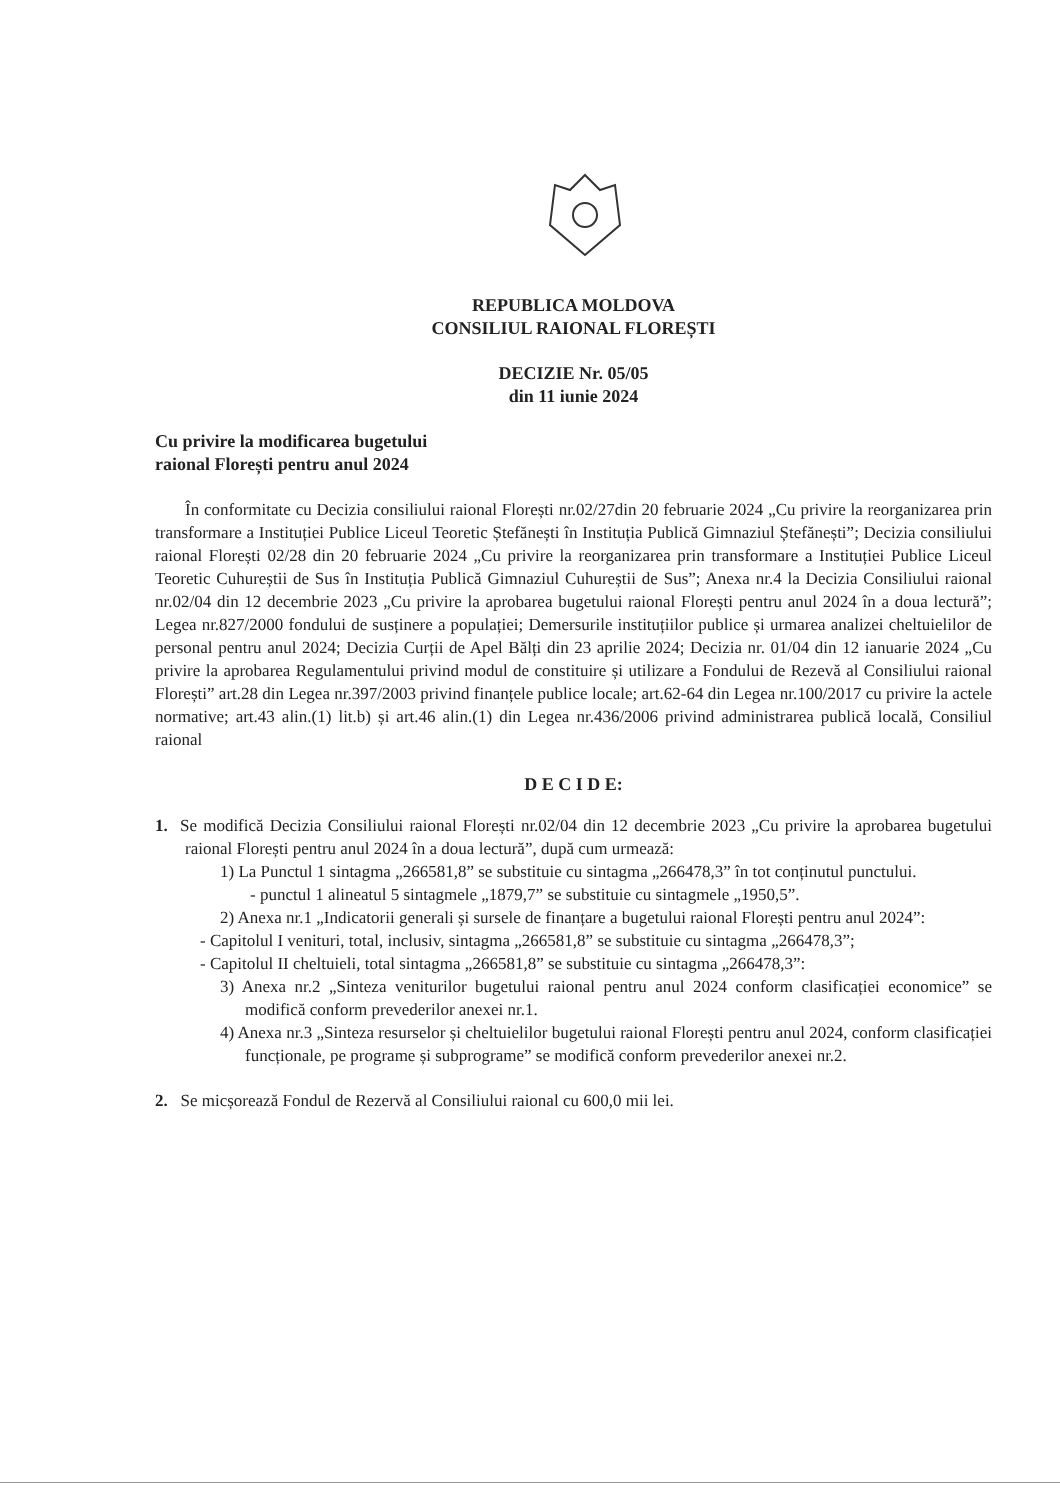REPUBLICA MOLDOVA
CONSILIUL RAIONAL FLOREȘTI
DECIZIE Nr. 05/05
din 11 iunie 2024
Cu privire la modificarea bugetului
raional Florești pentru anul 2024
În conformitate cu Decizia consiliului raional Florești nr.02/27din 20 februarie 2024 „Cu privire la reorganizarea prin transformare a Instituției Publice Liceul Teoretic Ștefănești în Instituția Publică Gimnaziul Ștefănești”; Decizia consiliului raional Florești 02/28 din 20 februarie 2024 „Cu privire la reorganizarea prin transformare a Instituției Publice Liceul Teoretic Cuhureștii de Sus în Instituția Publică Gimnaziul Cuhureștii de Sus”; Anexa nr.4 la Decizia Consiliului raional nr.02/04 din 12 decembrie 2023 „Cu privire la aprobarea bugetului raional Florești pentru anul 2024 în a doua lectură”; Legea nr.827/2000 fondului de susținere a populației; Demersurile instituțiilor publice și urmarea analizei cheltuielilor de personal pentru anul 2024; Decizia Curții de Apel Bălți din 23 aprilie 2024; Decizia nr. 01/04 din 12 ianuarie 2024 „Cu privire la aprobarea Regulamentului privind modul de constituire și utilizare a Fondului de Rezevă al Consiliului raional Florești” art.28 din Legea nr.397/2003 privind finanțele publice locale; art.62-64 din Legea nr.100/2017 cu privire la actele normative; art.43 alin.(1) lit.b) și art.46 alin.(1) din Legea nr.436/2006 privind administrarea publică locală, Consiliul raional
D E C I D E:
1. Se modifică Decizia Consiliului raional Florești nr.02/04 din 12 decembrie 2023 „Cu privire la aprobarea bugetului raional Florești pentru anul 2024 în a doua lectură”, după cum urmează:
1) La Punctul 1 sintagma „266581,8” se substituie cu sintagma „266478,3” în tot conținutul punctului.
- punctul 1 alineatul 5 sintagmele „1879,7” se substituie cu sintagmele „1950,5”.
2) Anexa nr.1 „Indicatorii generali și sursele de finanțare a bugetului raional Florești pentru anul 2024”:
- Capitolul I venituri, total, inclusiv, sintagma „266581,8” se substituie cu sintagma „266478,3”;
- Capitolul II cheltuieli, total sintagma „266581,8” se substituie cu sintagma „266478,3”:
3) Anexa nr.2 „Sinteza veniturilor bugetului raional pentru anul 2024 conform clasificației economice” se modifică conform prevederilor anexei nr.1.
4) Anexa nr.3 „Sinteza resurselor și cheltuielilor bugetului raional Florești pentru anul 2024, conform clasificației funcționale, pe programe și subprograme” se modifică conform prevederilor anexei nr.2.
2. Se micșorează Fondul de Rezervă al Consiliului raional cu 600,0 mii lei.